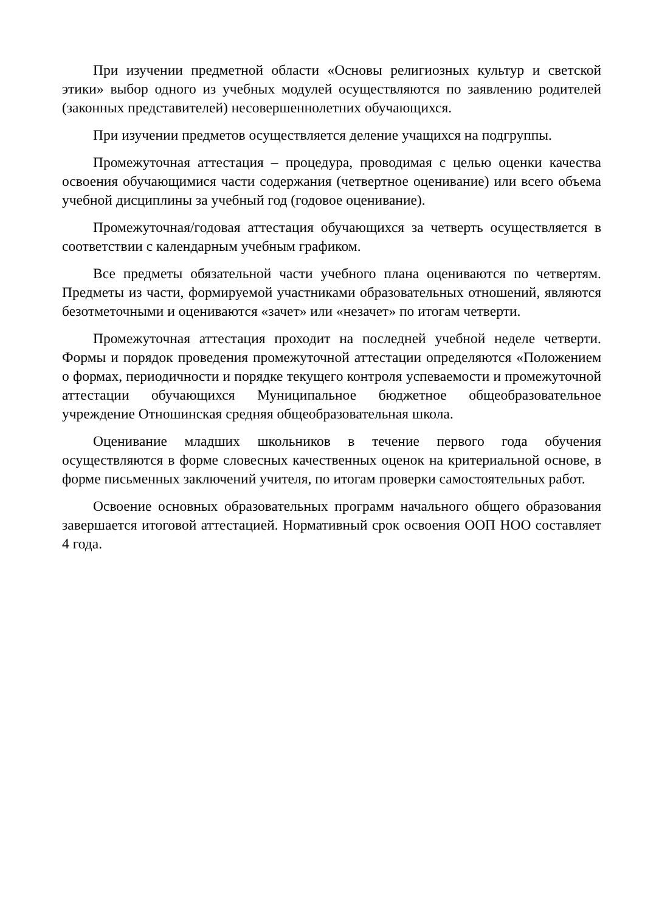При изучении предметной области «Основы религиозных культур и светской этики» выбор одного из учебных модулей осуществляются по заявлению родителей (законных представителей) несовершеннолетних обучающихся.
При изучении предметов осуществляется деление учащихся на подгруппы.
Промежуточная аттестация – процедура, проводимая с целью оценки качества освоения обучающимися части содержания (четвертное оценивание) или всего объема учебной дисциплины за учебный год (годовое оценивание).
Промежуточная/годовая аттестация обучающихся за четверть осуществляется в соответствии с календарным учебным графиком.
Все предметы обязательной части учебного плана оцениваются по четвертям. Предметы из части, формируемой участниками образовательных отношений, являются безотметочными и оцениваются «зачет» или «незачет» по итогам четверти.
Промежуточная аттестация проходит на последней учебной неделе четверти. Формы и порядок проведения промежуточной аттестации определяются «Положением о формах, периодичности и порядке текущего контроля успеваемости и промежуточной аттестации обучающихся Муниципальное бюджетное общеобразовательное учреждение Отношинская средняя общеобразовательная школа.
Оценивание младших школьников в течение первого года обучения осуществляются в форме словесных качественных оценок на критериальной основе, в форме письменных заключений учителя, по итогам проверки самостоятельных работ.
Освоение основных образовательных программ начального общего образования завершается итоговой аттестацией. Нормативный срок освоения ООП НОО составляет 4 года.